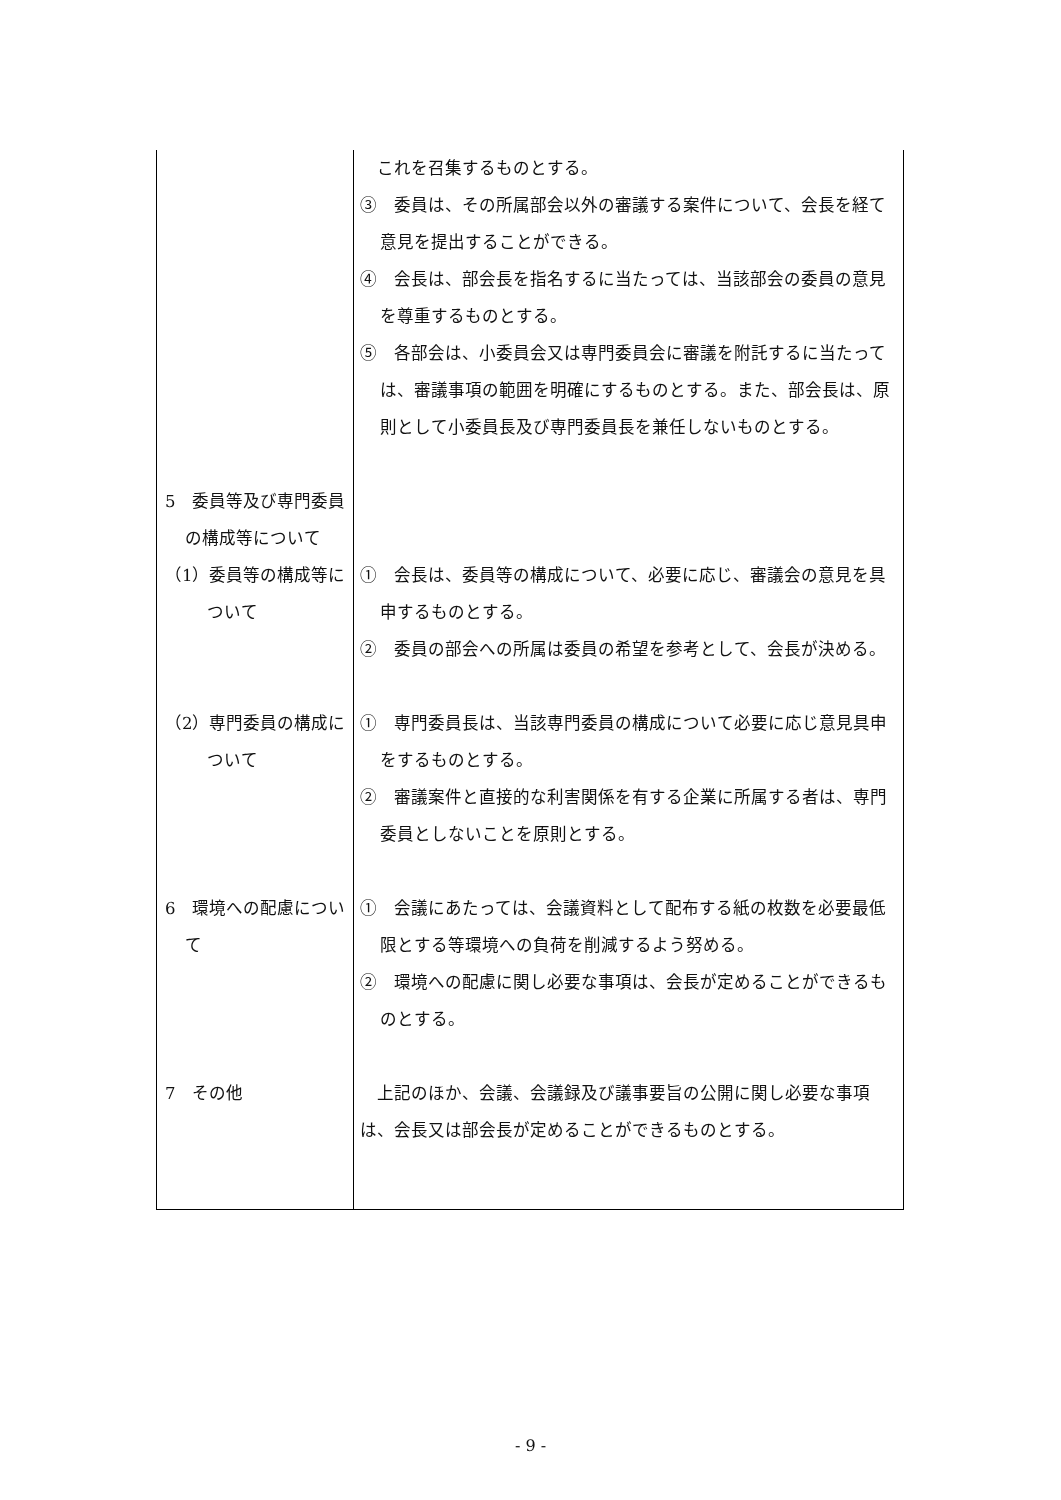| | これを召集するものとする。 ③ 委員は、その所属部会以外の審議する案件について、会長を経て意見を提出することができる。 ④ 会長は、部会長を指名するに当たっては、当該部会の委員の意見を尊重するものとする。 ⑤ 各部会は、小委員会又は専門委員会に審議を附託するに当たっては、審議事項の範囲を明確にするものとする。また、部会長は、原則として小委員長及び専門委員長を兼任しないものとする。 |
| 5 委員等及び専門委員の構成等について | |
| （1）委員等の構成等について | ① 会長は、委員等の構成について、必要に応じ、審議会の意見を具申するものとする。 ② 委員の部会への所属は委員の希望を参考として、会長が決める。 |
| （2）専門委員の構成について | ① 専門委員長は、当該専門委員の構成について必要に応じ意見具申をするものとする。 ② 審議案件と直接的な利害関係を有する企業に所属する者は、専門委員としないことを原則とする。 |
| 6 環境への配慮について | ① 会議にあたっては、会議資料として配布する紙の枚数を必要最低限とする等環境への負荷を削減するよう努める。 ② 環境への配慮に関し必要な事項は、会長が定めることができるものとする。 |
| 7 その他 | 上記のほか、会議、会議録及び議事要旨の公開に関し必要な事項は、会長又は部会長が定めることができるものとする。 |
- 9 -